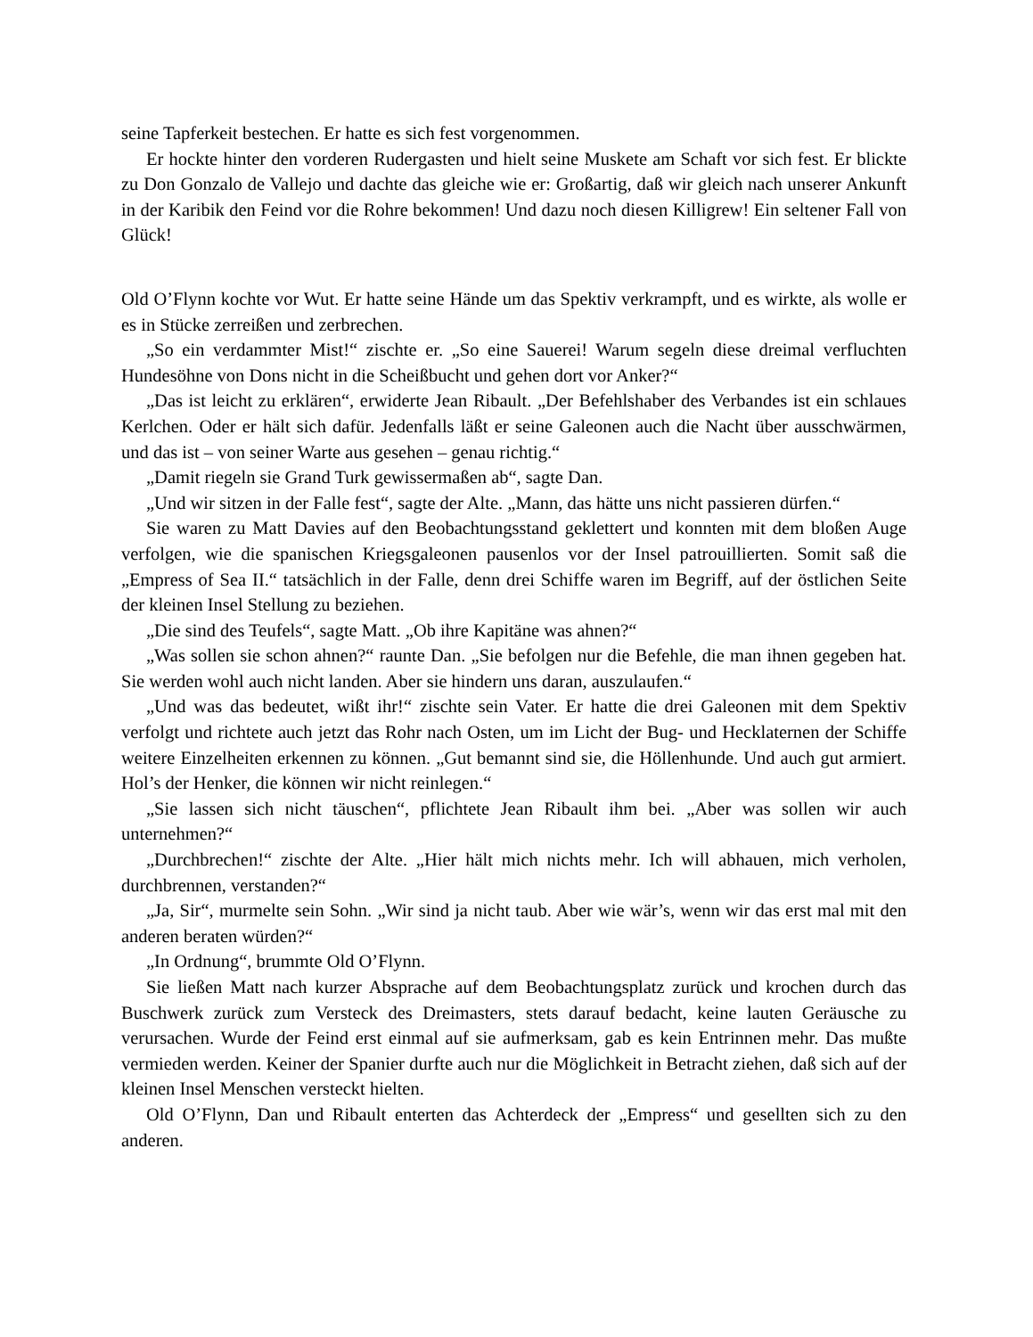seine Tapferkeit bestechen. Er hatte es sich fest vorgenommen.
Er hockte hinter den vorderen Rudergasten und hielt seine Muskete am Schaft vor sich fest. Er blickte zu Don Gonzalo de Vallejo und dachte das gleiche wie er: Großartig, daß wir gleich nach unserer Ankunft in der Karibik den Feind vor die Rohre bekommen! Und dazu noch diesen Killigrew! Ein seltener Fall von Glück!
Old O’Flynn kochte vor Wut. Er hatte seine Hände um das Spektiv verkrampft, und es wirkte, als wolle er es in Stücke zerreißen und zerbrechen.
„So ein verdammter Mist!“ zischte er. „So eine Sauerei! Warum segeln diese dreimal verfluchten Hundesöhne von Dons nicht in die Scheißbucht und gehen dort vor Anker?“
„Das ist leicht zu erklären“, erwiderte Jean Ribault. „Der Befehlshaber des Verbandes ist ein schlaues Kerlchen. Oder er hält sich dafür. Jedenfalls läßt er seine Galeonen auch die Nacht über ausschwärmen, und das ist – von seiner Warte aus gesehen – genau richtig.“
„Damit riegeln sie Grand Turk gewissermaßen ab“, sagte Dan.
„Und wir sitzen in der Falle fest“, sagte der Alte. „Mann, das hätte uns nicht passieren dürfen.“
Sie waren zu Matt Davies auf den Beobachtungsstand geklettert und konnten mit dem bloßen Auge verfolgen, wie die spanischen Kriegsgaleonen pausenlos vor der Insel patrouillierten. Somit saß die „Empress of Sea II.“ tatsächlich in der Falle, denn drei Schiffe waren im Begriff, auf der östlichen Seite der kleinen Insel Stellung zu beziehen.
„Die sind des Teufels“, sagte Matt. „Ob ihre Kapitäne was ahnen?“
„Was sollen sie schon ahnen?“ raunte Dan. „Sie befolgen nur die Befehle, die man ihnen gegeben hat. Sie werden wohl auch nicht landen. Aber sie hindern uns daran, auszulaufen.“
„Und was das bedeutet, wißt ihr!“ zischte sein Vater. Er hatte die drei Galeonen mit dem Spektiv verfolgt und richtete auch jetzt das Rohr nach Osten, um im Licht der Bug- und Hecklaternen der Schiffe weitere Einzelheiten erkennen zu können. „Gut bemannt sind sie, die Höllenhunde. Und auch gut armiert. Hol’s der Henker, die können wir nicht reinlegen.“
„Sie lassen sich nicht täuschen“, pflichtete Jean Ribault ihm bei. „Aber was sollen wir auch unternehmen?“
„Durchbrechen!“ zischte der Alte. „Hier hält mich nichts mehr. Ich will abhauen, mich verholen, durchbrennen, verstanden?“
„Ja, Sir“, murmelte sein Sohn. „Wir sind ja nicht taub. Aber wie wär’s, wenn wir das erst mal mit den anderen beraten würden?“
„In Ordnung“, brummte Old O’Flynn.
Sie ließen Matt nach kurzer Absprache auf dem Beobachtungsplatz zurück und krochen durch das Buschwerk zurück zum Versteck des Dreimasters, stets darauf bedacht, keine lauten Geräusche zu verursachen. Wurde der Feind erst einmal auf sie aufmerksam, gab es kein Entrinnen mehr. Das mußte vermieden werden. Keiner der Spanier durfte auch nur die Möglichkeit in Betracht ziehen, daß sich auf der kleinen Insel Menschen versteckt hielten.
Old O’Flynn, Dan und Ribault enterten das Achterdeck der „Empress“ und gesellten sich zu den anderen.